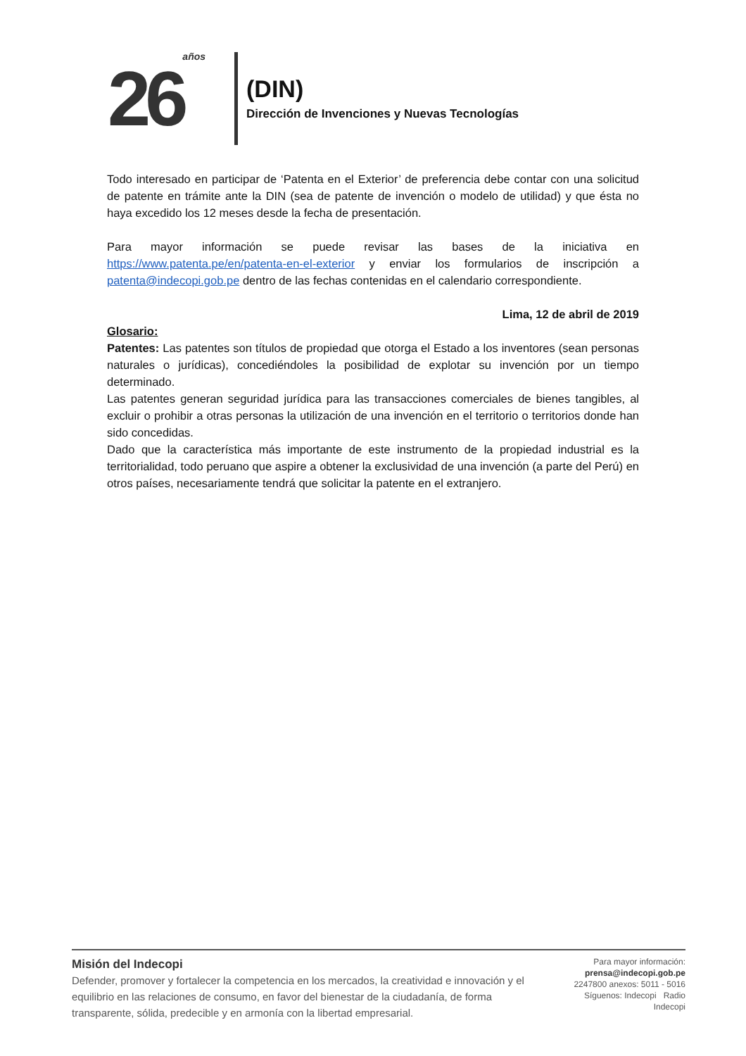26 años
(DIN)
Dirección de Invenciones y Nuevas Tecnologías
Todo interesado en participar de ‘Patenta en el Exterior’ de preferencia debe contar con una solicitud de patente en trámite ante la DIN (sea de patente de invención o modelo de utilidad) y que ésta no haya excedido los 12 meses desde la fecha de presentación.
Para mayor información se puede revisar las bases de la iniciativa en https://www.patenta.pe/en/patenta-en-el-exterior y enviar los formularios de inscripción a patenta@indecopi.gob.pe dentro de las fechas contenidas en el calendario correspondiente.
Lima, 12 de abril de 2019
Glosario:
Patentes: Las patentes son títulos de propiedad que otorga el Estado a los inventores (sean personas naturales o jurídicas), concediéndoles la posibilidad de explotar su invención por un tiempo determinado.
Las patentes generan seguridad jurídica para las transacciones comerciales de bienes tangibles, al excluir o prohibir a otras personas la utilización de una invención en el territorio o territorios donde han sido concedidas.
Dado que la característica más importante de este instrumento de la propiedad industrial es la territorialidad, todo peruano que aspire a obtener la exclusividad de una invención (a parte del Perú) en otros países, necesariamente tendrá que solicitar la patente en el extranjero.
Misión del Indecopi
Defender, promover y fortalecer la competencia en los mercados, la creatividad e innovación y el equilibrio en las relaciones de consumo, en favor del bienestar de la ciudadanía, de forma transparente, sólida, predecible y en armonía con la libertad empresarial.
Para mayor información:
prensa@indecopi.gob.pe
2247800 anexos: 5011 - 5016
Síguenos: Indecopi Radio Indecopi